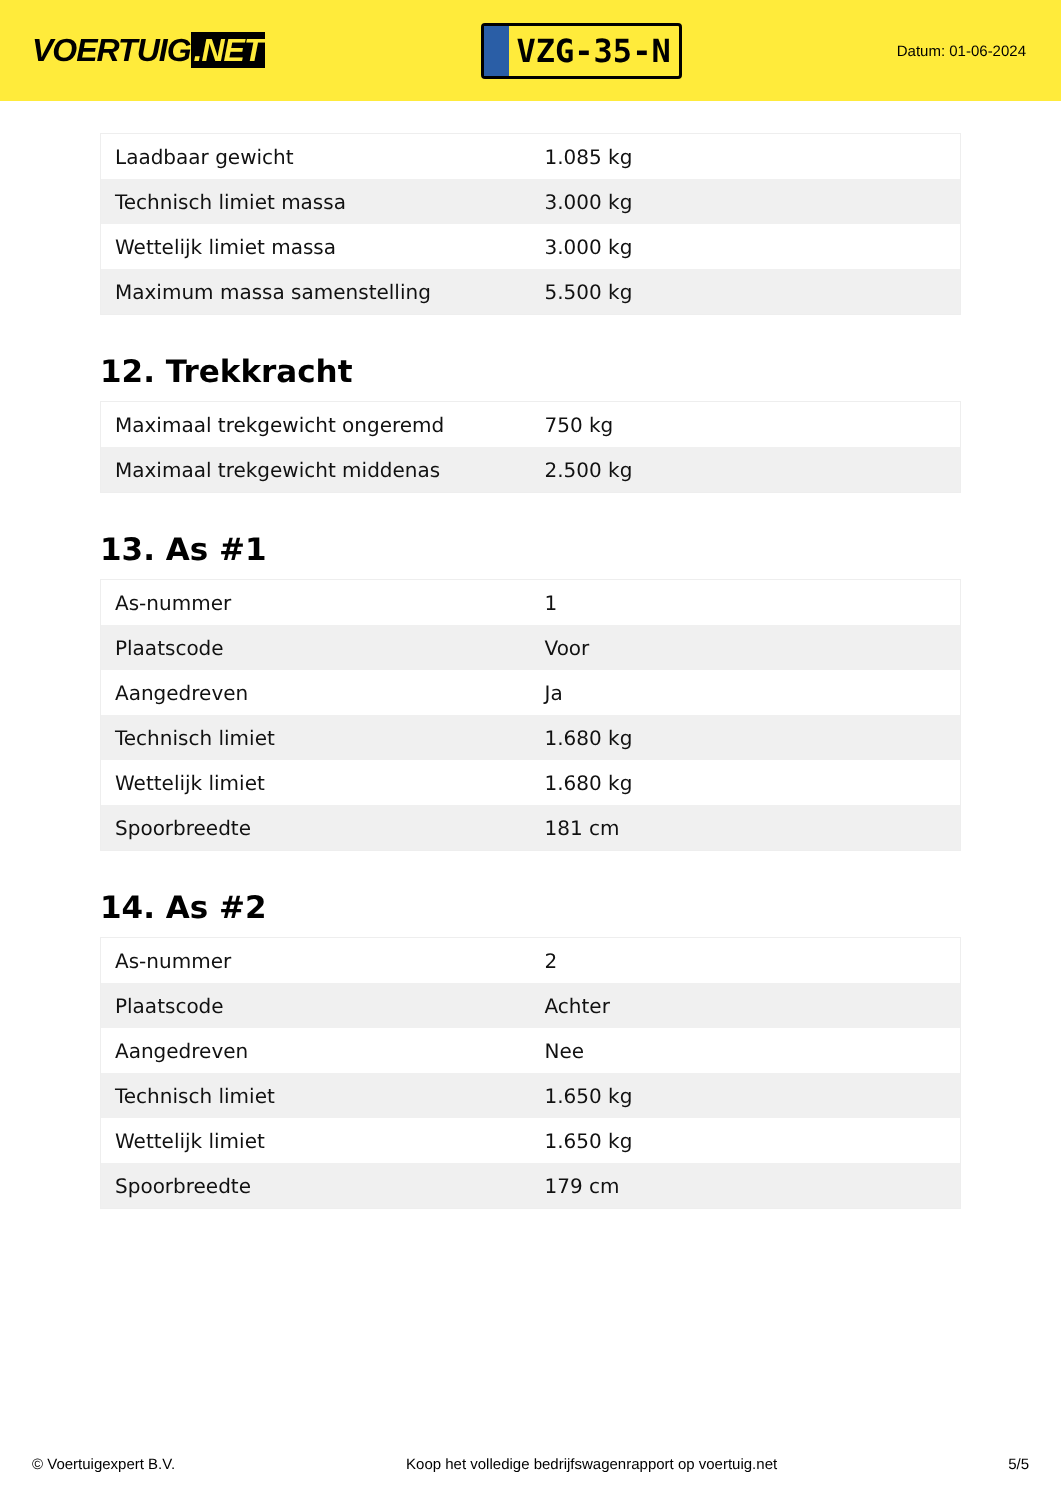VOERTUIG.NET
VZG-35-N
Datum: 01-06-2024
| Laadbaar gewicht | 1.085 kg |
| Technisch limiet massa | 3.000 kg |
| Wettelijk limiet massa | 3.000 kg |
| Maximum massa samenstelling | 5.500 kg |
12. Trekkracht
| Maximaal trekgewicht ongeremd | 750 kg |
| Maximaal trekgewicht middenas | 2.500 kg |
13. As #1
| As-nummer | 1 |
| Plaatscode | Voor |
| Aangedreven | Ja |
| Technisch limiet | 1.680 kg |
| Wettelijk limiet | 1.680 kg |
| Spoorbreedte | 181 cm |
14. As #2
| As-nummer | 2 |
| Plaatscode | Achter |
| Aangedreven | Nee |
| Technisch limiet | 1.650 kg |
| Wettelijk limiet | 1.650 kg |
| Spoorbreedte | 179 cm |
© Voertuigexpert B.V. Koop het volledige bedrijfswagenrapport op voertuig.net 5/5